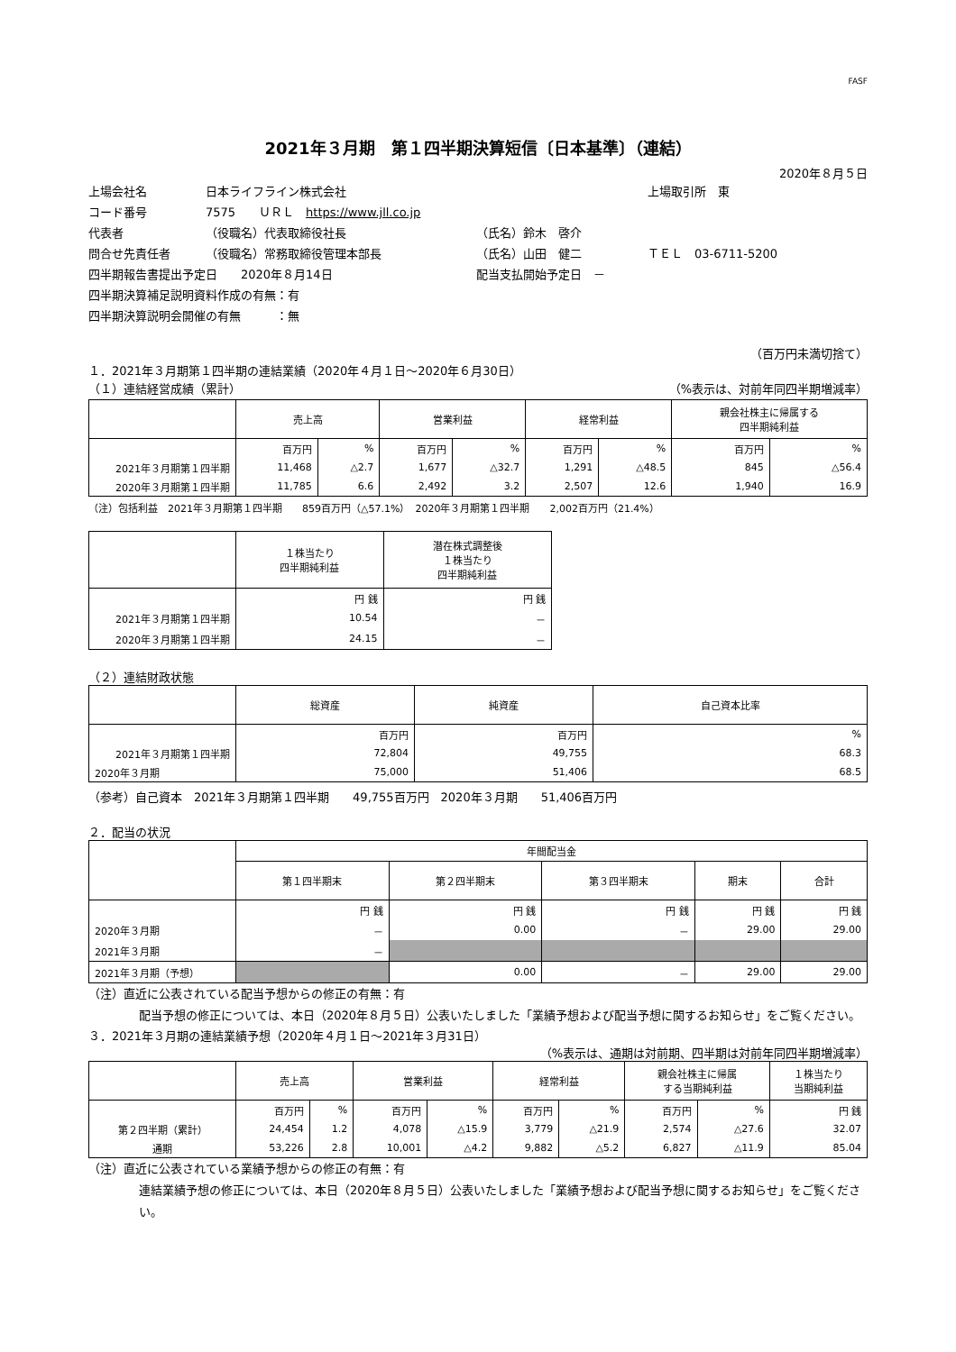FASF
2021年３月期　第１四半期決算短信〔日本基準〕（連結）
2020年８月５日
上場会社名 日本ライフライン株式会社 上場取引所　東
コード番号 7575　　ＵＲＬ　https://www.jll.co.jp
代表者 （役職名）代表取締役社長 （氏名）鈴木　啓介
問合せ先責任者 （役職名）常務取締役管理本部長 （氏名）山田　健二 ＴＥＬ　03-6711-5200
四半期報告書提出予定日　　2020年８月14日 配当支払開始予定日　－
四半期決算補足説明資料作成の有無：有
四半期決算説明会開催の有無　　　：無
（百万円未満切捨て）
１．2021年３月期第１四半期の連結業績（2020年４月１日～2020年６月30日）
（１）連結経営成績（累計） （%表示は、対前年同四半期増減率）
| | 売上高 | | 営業利益 | | 経常利益 | | 親会社株主に帰属する 四半期純利益 | |
| --- | --- | --- | --- | --- | --- | --- | --- | --- |
| | 百万円 | % | 百万円 | % | 百万円 | % | 百万円 | % |
| 2021年３月期第１四半期 | 11,468 | △2.7 | 1,677 | △32.7 | 1,291 | △48.5 | 845 | △56.4 |
| 2020年３月期第１四半期 | 11,785 | 6.6 | 2,492 | 3.2 | 2,507 | 12.6 | 1,940 | 16.9 |
（注）包括利益　2021年３月期第１四半期　　859百万円（△57.1%）　2020年３月期第１四半期　　2,002百万円（21.4%）
| | １株当たり 四半期純利益 | 潜在株式調整後 １株当たり 四半期純利益 |
| --- | --- | --- |
| | 円 銭 | 円 銭 |
| 2021年３月期第１四半期 | 10.54 | － |
| 2020年３月期第１四半期 | 24.15 | － |
（２）連結財政状態
| | 総資産 | 純資産 | 自己資本比率 |
| --- | --- | --- | --- |
| | 百万円 | 百万円 | % |
| 2021年３月期第１四半期 | 72,804 | 49,755 | 68.3 |
| 2020年３月期 | 75,000 | 51,406 | 68.5 |
（参考）自己資本　2021年３月期第１四半期　　49,755百万円　2020年３月期　　51,406百万円
２．配当の状況
| | 年間配当金 | | | | |
| --- | --- | --- | --- | --- | --- |
| | 第１四半期末 | 第２四半期末 | 第３四半期末 | 期末 | 合計 |
| | 円 銭 | 円 銭 | 円 銭 | 円 銭 | 円 銭 |
| 2020年３月期 | － | 0.00 | － | 29.00 | 29.00 |
| 2021年３月期 | － | | | | |
| 2021年３月期（予想） | | 0.00 | － | 29.00 | 29.00 |
（注）直近に公表されている配当予想からの修正の有無：有
配当予想の修正については、本日（2020年８月５日）公表いたしました「業績予想および配当予想に関するお知らせ」をご覧ください。
３．2021年３月期の連結業績予想（2020年４月１日～2021年３月31日）
（%表示は、通期は対前期、四半期は対前年同四半期増減率）
| | 売上高 | | 営業利益 | | 経常利益 | | 親会社株主に帰属 する当期純利益 | | １株当たり 当期純利益 |
| --- | --- | --- | --- | --- | --- | --- | --- | --- | --- |
| | 百万円 | % | 百万円 | % | 百万円 | % | 百万円 | % | 円 銭 |
| 第２四半期（累計） | 24,454 | 1.2 | 4,078 | △15.9 | 3,779 | △21.9 | 2,574 | △27.6 | 32.07 |
| 通期 | 53,226 | 2.8 | 10,001 | △4.2 | 9,882 | △5.2 | 6,827 | △11.9 | 85.04 |
（注）直近に公表されている業績予想からの修正の有無：有
連結業績予想の修正については、本日（2020年８月５日）公表いたしました「業績予想および配当予想に関するお知らせ」をご覧ください。